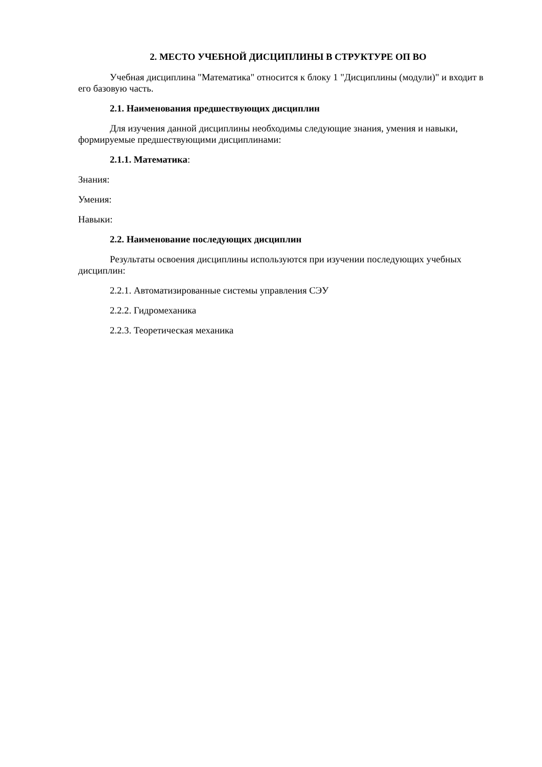2. МЕСТО УЧЕБНОЙ ДИСЦИПЛИНЫ В СТРУКТУРЕ ОП ВО
Учебная дисциплина "Математика" относится к блоку 1 "Дисциплины (модули)" и входит в его базовую часть.
2.1. Наименования предшествующих дисциплин
Для изучения данной дисциплины необходимы следующие знания, умения и навыки, формируемые предшествующими дисциплинами:
2.1.1. Математика:
Знания:
Умения:
Навыки:
2.2. Наименование последующих дисциплин
Результаты освоения дисциплины используются при изучении последующих учебных дисциплин:
2.2.1. Автоматизированные системы управления СЭУ
2.2.2. Гидромеханика
2.2.3. Теоретическая механика